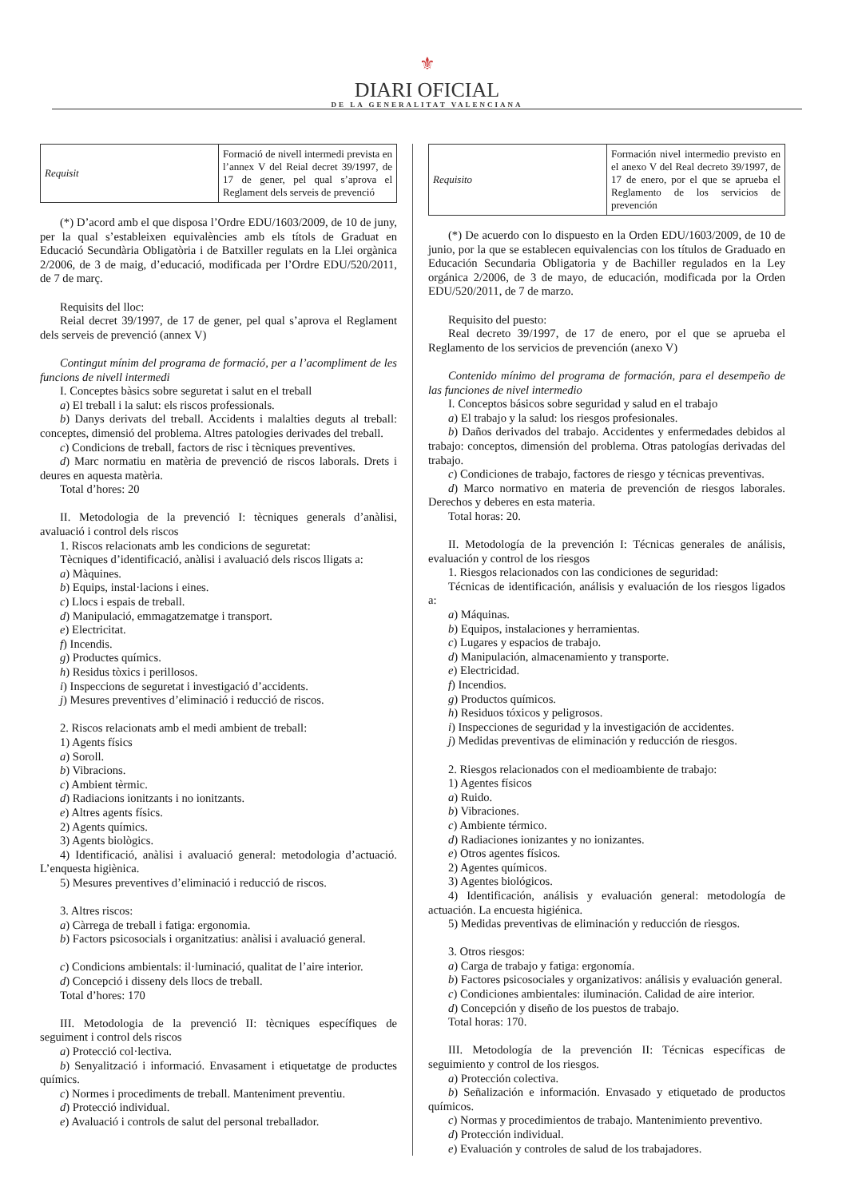⚜
DIARI OFICIAL
DE LA GENERALITAT VALENCIANA
| Requisit | Formació de nivell intermedi prevista en l’annex V del Reial decret 39/1997, de 17 de gener, pel qual s’aprova el Reglament dels serveis de prevenció |
(*) D’acord amb el que disposa l’Ordre EDU/1603/2009, de 10 de juny, per la qual s’estableixen equivalències amb els títols de Graduat en Educació Secundària Obligatòria i de Batxiller regulats en la Llei orgànica 2/2006, de 3 de maig, d’educació, modificada per l’Ordre EDU/520/2011, de 7 de març.
Requisits del lloc:
Reial decret 39/1997, de 17 de gener, pel qual s’aprova el Reglament dels serveis de prevenció (annex V)
Contingut mínim del programa de formació, per a l’acompliment de les funcions de nivell intermedi
I. Conceptes bàsics sobre seguretat i salut en el treball
a) El treball i la salut: els riscos professionals.
b) Danys derivats del treball. Accidents i malalties deguts al treball: conceptes, dimensió del problema. Altres patologies derivades del treball.
c) Condicions de treball, factors de risc i tècniques preventives.
d) Marc normatiu en matèria de prevenció de riscos laborals. Drets i deures en aquesta matèria.
Total d’hores: 20
II. Metodologia de la prevenció I: tècniques generals d’anàlisi, avaluació i control dels riscos
1. Riscos relacionats amb les condicions de seguretat:
Tècniques d’identificació, anàlisi i avaluació dels riscos lligats a:
a) Màquines.
b) Equips, instal·lacions i eines.
c) Llocs i espais de treball.
d) Manipulació, emmagatzematge i transport.
e) Electricitat.
f) Incendis.
g) Productes químics.
h) Residus tòxics i perillosos.
i) Inspeccions de seguretat i investigació d’accidents.
j) Mesures preventives d’eliminació i reducció de riscos.
2. Riscos relacionats amb el medi ambient de treball:
1) Agents físics
a) Soroll.
b) Vibracions.
c) Ambient tèrmic.
d) Radiacions ionitzants i no ionitzants.
e) Altres agents físics.
2) Agents químics.
3) Agents biològics.
4) Identificació, anàlisi i avaluació general: metodologia d’actuació. L’enquesta higiènica.
5) Mesures preventives d’eliminació i reducció de riscos.
3. Altres riscos:
a) Càrrega de treball i fatiga: ergonomia.
b) Factors psicosocials i organitzatius: anàlisi i avaluació general.
c) Condicions ambientals: il·luminació, qualitat de l’aire interior.
d) Concepció i disseny dels llocs de treball.
Total d’hores: 170
III. Metodologia de la prevenció II: tècniques específiques de seguiment i control dels riscos
a) Protecció col·lectiva.
b) Senyalització i informació. Envasament i etiquetatge de productes químics.
c) Normes i procediments de treball. Manteniment preventiu.
d) Protecció individual.
e) Avaluació i controls de salut del personal treballador.
| Requisito | Formación nivel intermedio previsto en el anexo V del Real decreto 39/1997, de 17 de enero, por el que se aprueba el Reglamento de los servicios de prevención |
(*) De acuerdo con lo dispuesto en la Orden EDU/1603/2009, de 10 de junio, por la que se establecen equivalencias con los títulos de Graduado en Educación Secundaria Obligatoria y de Bachiller regulados en la Ley orgánica 2/2006, de 3 de mayo, de educación, modificada por la Orden EDU/520/2011, de 7 de marzo.
Requisito del puesto:
Real decreto 39/1997, de 17 de enero, por el que se aprueba el Reglamento de los servicios de prevención (anexo V)
Contenido mínimo del programa de formación, para el desempeño de las funciones de nivel intermedio
I. Conceptos básicos sobre seguridad y salud en el trabajo
a) El trabajo y la salud: los riesgos profesionales.
b) Daños derivados del trabajo. Accidentes y enfermedades debidos al trabajo: conceptos, dimensión del problema. Otras patologías derivadas del trabajo.
c) Condiciones de trabajo, factores de riesgo y técnicas preventivas.
d) Marco normativo en materia de prevención de riesgos laborales. Derechos y deberes en esta materia.
Total horas: 20.
II. Metodología de la prevención I: Técnicas generales de análisis, evaluación y control de los riesgos
1. Riesgos relacionados con las condiciones de seguridad:
Técnicas de identificación, análisis y evaluación de los riesgos ligados a:
a) Máquinas.
b) Equipos, instalaciones y herramientas.
c) Lugares y espacios de trabajo.
d) Manipulación, almacenamiento y transporte.
e) Electricidad.
f) Incendios.
g) Productos químicos.
h) Residuos tóxicos y peligrosos.
i) Inspecciones de seguridad y la investigación de accidentes.
j) Medidas preventivas de eliminación y reducción de riesgos.
2. Riesgos relacionados con el medioambiente de trabajo:
1) Agentes físicos
a) Ruido.
b) Vibraciones.
c) Ambiente térmico.
d) Radiaciones ionizantes y no ionizantes.
e) Otros agentes físicos.
2) Agentes químicos.
3) Agentes biológicos.
4) Identificación, análisis y evaluación general: metodología de actuación. La encuesta higiénica.
5) Medidas preventivas de eliminación y reducción de riesgos.
3. Otros riesgos:
a) Carga de trabajo y fatiga: ergonomía.
b) Factores psicosociales y organizativos: análisis y evaluación general.
c) Condiciones ambientales: iluminación. Calidad de aire interior.
d) Concepción y diseño de los puestos de trabajo.
Total horas: 170.
III. Metodología de la prevención II: Técnicas específicas de seguimiento y control de los riesgos.
a) Protección colectiva.
b) Señalización e información. Envasado y etiquetado de productos químicos.
c) Normas y procedimientos de trabajo. Mantenimiento preventivo.
d) Protección individual.
e) Evaluación y controles de salud de los trabajadores.